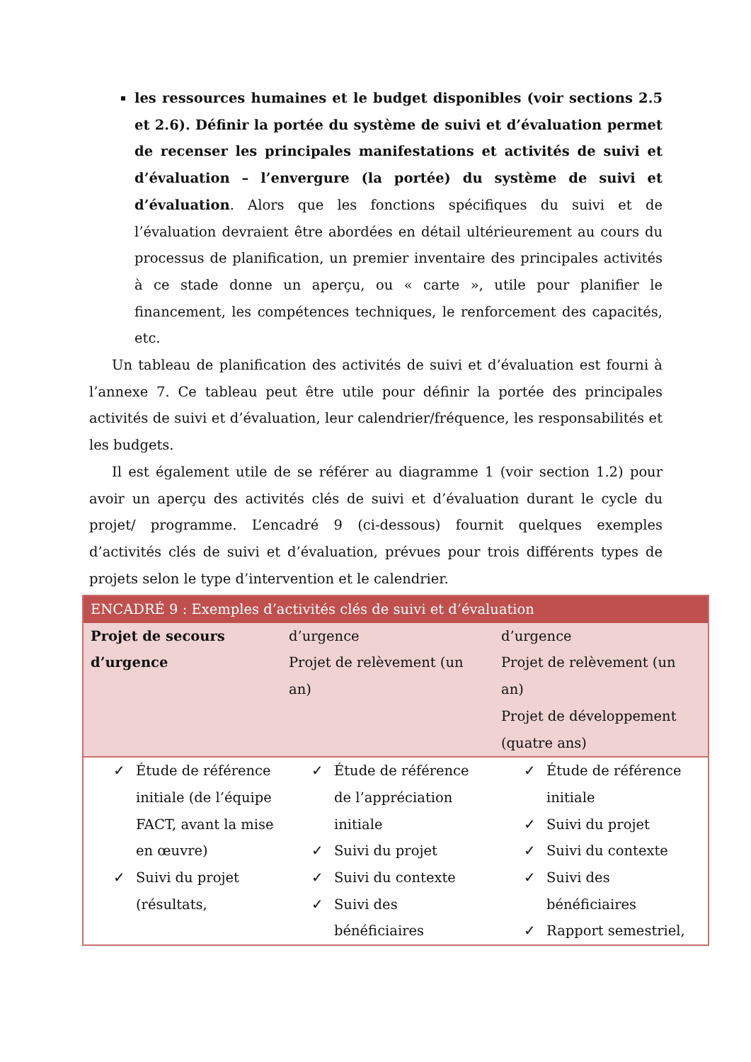les ressources humaines et le budget disponibles (voir sections 2.5 et 2.6). Définir la portée du système de suivi et d’évaluation permet de recenser les principales manifestations et activités de suivi et d’évaluation – l’envergure (la portée) du système de suivi et d’évaluation. Alors que les fonctions spécifiques du suivi et de l’évaluation devraient être abordées en détail ultérieurement au cours du processus de planification, un premier inventaire des principales activités à ce stade donne un aperçu, ou « carte », utile pour planifier le financement, les compétences techniques, le renforcement des capacités, etc.
Un tableau de planification des activités de suivi et d’évaluation est fourni à l’annexe 7. Ce tableau peut être utile pour définir la portée des principales activités de suivi et d’évaluation, leur calendrier/fréquence, les responsabilités et les budgets.
Il est également utile de se référer au diagramme 1 (voir section 1.2) pour avoir un aperçu des activités clés de suivi et d’évaluation durant le cycle du projet/ programme. L’encadré 9 (ci-dessous) fournit quelques exemples d’activités clés de suivi et d’évaluation, prévues pour trois différents types de projets selon le type d’intervention et le calendrier.
| ENCADRÉ 9 : Exemples d’activités clés de suivi et d’évaluation | | |
| --- | --- | --- |
| Projet de secours d’urgence | d’urgence Projet de relèvement (un an) | d’urgence Projet de relèvement (un an) Projet de développement (quatre ans) |
| ✓ Étude de référence initiale (de l’équipe FACT, avant la mise en œuvre) ✓ Suivi du projet (résultats, | ✓ Étude de référence de l’appréciation initiale ✓ Suivi du projet ✓ Suivi du contexte ✓ Suivi des bénéficiaires | ✓ Étude de référence initiale ✓ Suivi du projet ✓ Suivi du contexte ✓ Suivi des bénéficiaires ✓ Rapport semestriel, |